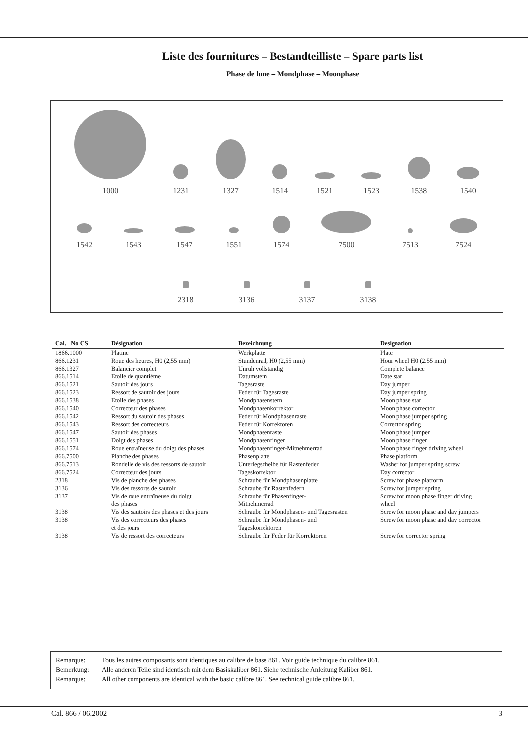Liste des fournitures – Bestandteilliste – Spare parts list
Phase de lune – Mondphase – Moonphase
1000
1231
1327
1514
1521
1523
1538
1540
1542
1543
1547
1551
1574
7500
7513
7524
2318
3136
3137
3138
| Cal. No CS | Désignation | Bezeichnung | Designation |
| --- | --- | --- | --- |
| 1866.1000 | Platine | Werkplatte | Plate |
| 866.1231 | Roue des heures, H0 (2,55 mm) | Stundenrad, H0 (2,55 mm) | Hour wheel H0 (2.55 mm) |
| 866.1327 | Balancier complet | Unruh vollständig | Complete balance |
| 866.1514 | Etoile de quantième | Datumstern | Date star |
| 866.1521 | Sautoir des jours | Tagesraste | Day jumper |
| 866.1523 | Ressort de sautoir des jours | Feder für Tagesraste | Day jumper spring |
| 866.1538 | Etoile des phases | Mondphasenstern | Moon phase star |
| 866.1540 | Correcteur des phases | Mondphasenkorrektor | Moon phase corrector |
| 866.1542 | Ressort du sautoir des phases | Feder für Mondphasenraste | Moon phase jumper spring |
| 866.1543 | Ressort des correcteurs | Feder für Korrektoren | Corrector spring |
| 866.1547 | Sautoir des phases | Mondphasenraste | Moon phase jumper |
| 866.1551 | Doigt des phases | Mondphasenfinger | Moon phase finger |
| 866.1574 | Roue entraîneuse du doigt des phases | Mondphasenfinger-Mitnehmerrad | Moon phase finger driving wheel |
| 866.7500 | Planche des phases | Phasenplatte | Phase platform |
| 866.7513 | Rondelle de vis des ressorts de sautoir | Unterlegscheibe für Rastenfeder | Washer for jumper spring screw |
| 866.7524 | Correcteur des jours | Tageskorrektor | Day corrector |
| 2318 | Vis de planche des phases | Schraube für Mondphasenplatte | Screw for phase platform |
| 3136 | Vis des ressorts de sautoir | Schraube für Rastenfedern | Screw for jumper spring |
| 3137 | Vis de roue entraîneuse du doigt des phases | Schraube für Phasenfinger- Mitnehmerrad | Screw for moon phase finger driving wheel |
| 3138 | Vis des sautoirs des phases et des jours | Schraube für Mondphasen- und Tagesrasten | Screw for moon phase and day jumpers |
| 3138 | Vis des correcteurs des phases et des jours | Schraube für Mondphasen- und Tageskorrektoren | Screw for moon phase and day corrector |
| 3138 | Vis de ressort des correcteurs | Schraube für Feder für Korrektoren | Screw for corrector spring |
Remarque: Tous les autres composants sont identiques au calibre de base 861. Voir guide technique du calibre 861.
Bemerkung: Alle anderen Teile sind identisch mit dem Basiskaliber 861. Siehe technische Anleitung Kaliber 861.
Remarque: All other components are identical with the basic calibre 861. See technical guide calibre 861.
Cal. 866 / 06.2002 3